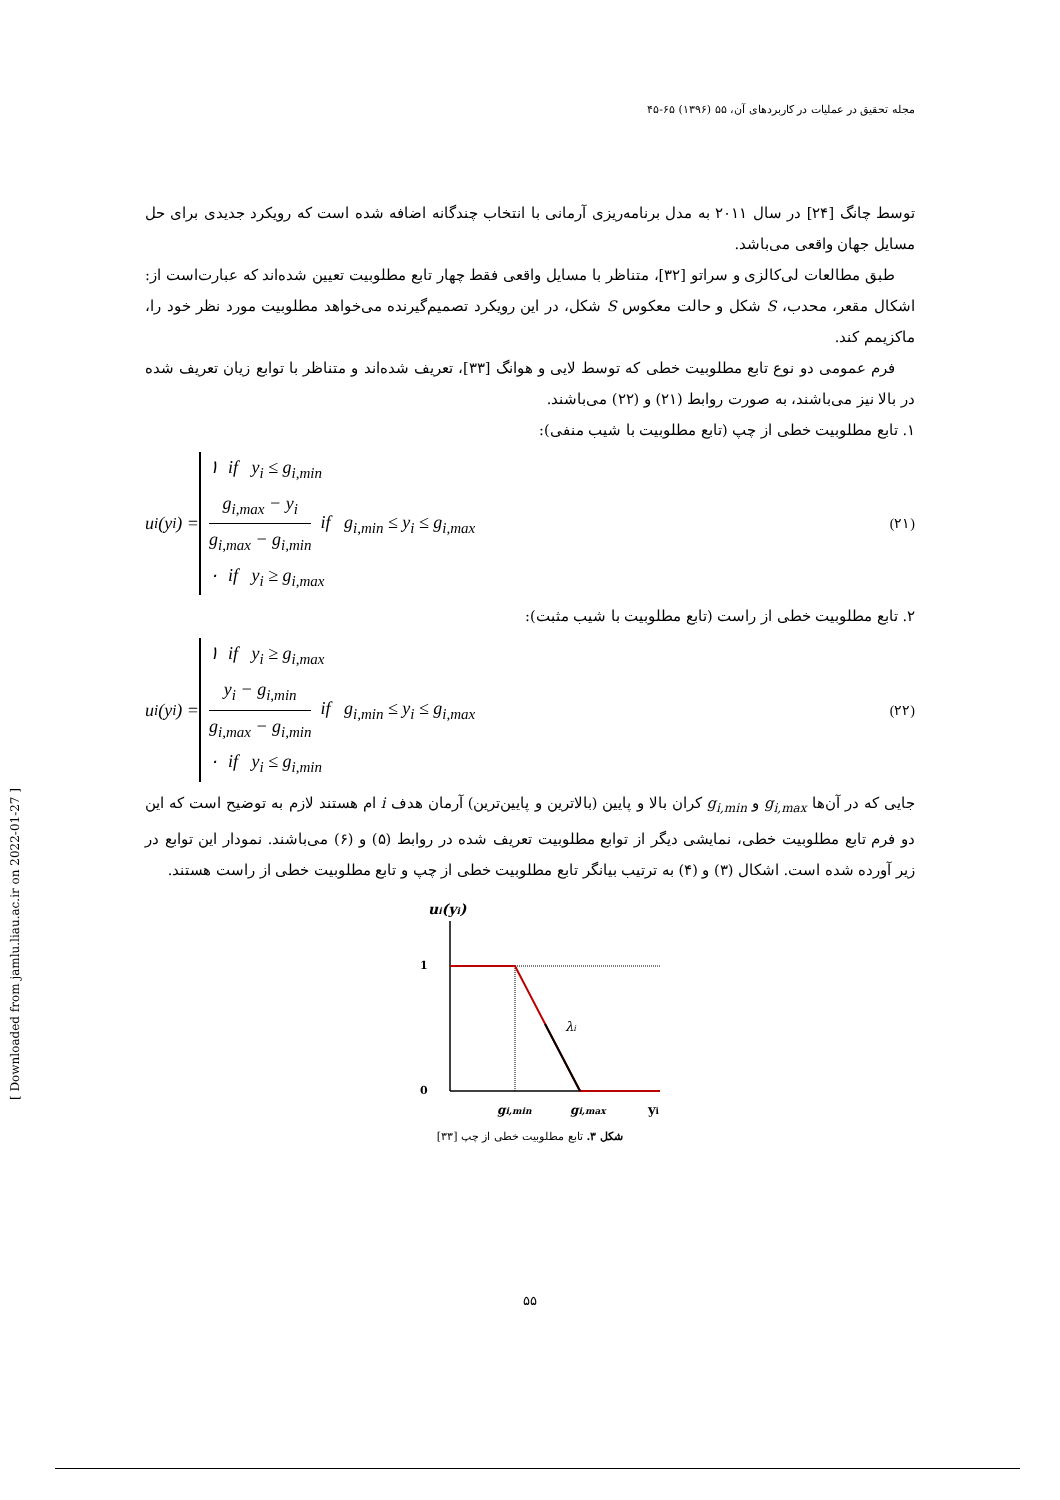مجله تحقیق در عملیات در کاربردهای آن، ۵۵ (۱۳۹۶) ۶۵-۴۵
توسط چانگ [۲۴] در سال ۲۰۱۱ به مدل برنامه‌ریزی آرمانی با انتخاب چندگانه اضافه شده است که رویکرد جدیدی برای حل مسایل جهان واقعی می‌باشد.
طبق مطالعات لی‌کالزی و سراتو [۳۲]، متناظر با مسایل واقعی فقط چهار تابع مطلوبیت تعیین شده‌اند که عبارت‌است از: اشکال مقعر، محدب، S شکل و حالت معکوس S شکل، در این رویکرد تصمیم‌گیرنده می‌خواهد مطلوبیت مورد نظر خود را، ماکزیمم کند.
فرم عمومی دو نوع تابع مطلوبیت خطی که توسط لایی و هوانگ [۳۳]، تعریف شده‌اند و متناظر با توابع زیان تعریف شده در بالا نیز می‌باشند، به صورت روابط (۲۱) و (۲۲) می‌باشند.
۱. تابع مطلوبیت خطی از چپ (تابع مطلوبیت با شیب منفی):
u<sub>i</sub>(y<sub>i</sub>) =
۱ if y<sub>i</sub> ≤ g<sub>i,min</sub>
g<sub>i,max</sub> − y<sub>i</sub> g<sub>i,max</sub> − g<sub>i,min</sub> if g<sub>i,min</sub> ≤ y<sub>i</sub> ≤ g<sub>i,max</sub>
۰ if y<sub>i</sub> ≥ g<sub>i,max</sub>
(۲۱)
۲. تابع مطلوبیت خطی از راست (تابع مطلوبیت با شیب مثبت):
u<sub>i</sub>(y<sub>i</sub>) =
۱ if y<sub>i</sub> ≥ g<sub>i,max</sub>
y<sub>i</sub> − g<sub>i,min</sub> g<sub>i,max</sub> − g<sub>i,min</sub> if g<sub>i,min</sub> ≤ y<sub>i</sub> ≤ g<sub>i,max</sub>
۰ if y<sub>i</sub> ≤ g<sub>i,min</sub>
(۲۲)
جایی که در آن‌ها g<sub>i,max</sub> و g<sub>i,min</sub> کران بالا و پایین (بالاترین و پایین‌ترین) آرمان هدف i ام هستند لازم به توضیح است که این دو فرم تابع مطلوبیت خطی، نمایشی دیگر از توابع مطلوبیت تعریف شده در روابط (۵) و (۶) می‌باشند. نمودار این توابع در زیر آورده شده است. اشکال (۳) و (۴) به ترتیب بیانگر تابع مطلوبیت خطی از چپ و تابع مطلوبیت خطی از راست هستند.
ui(yi)
1
0
λi
gi,min
gi,max
yi
شکل ۳. تابع مطلوبیت خطی از چپ [۳۳]
۵۵
[ Downloaded from jamlu.liau.ac.ir on 2022-01-27 ]